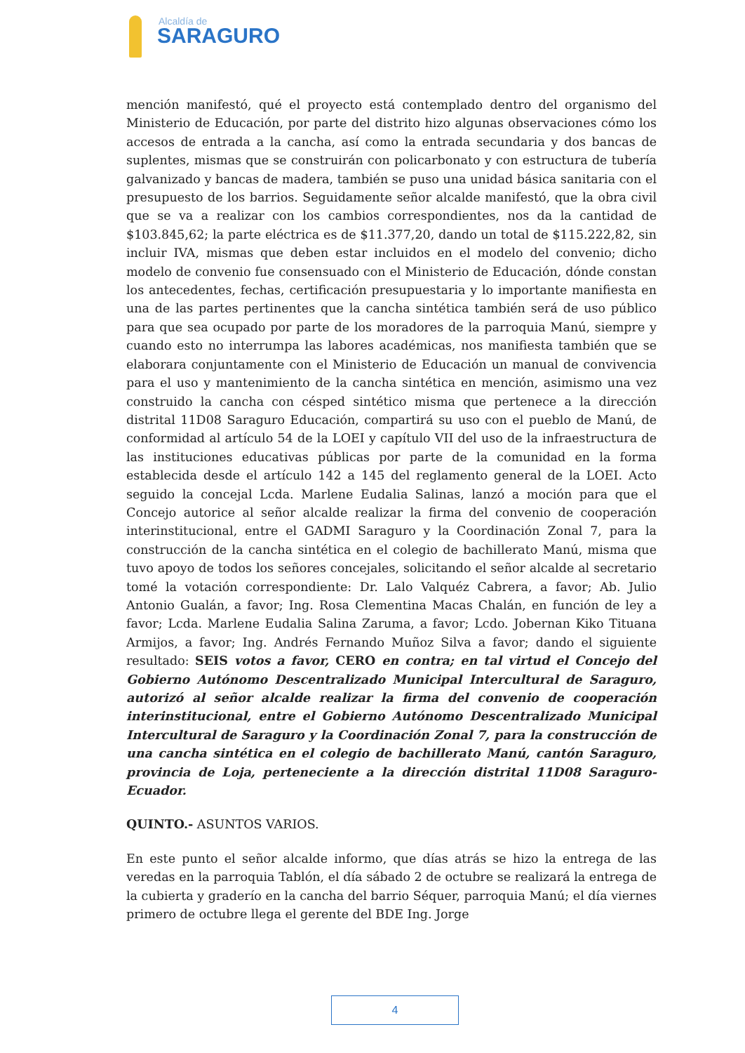Alcaldía de
SARAGURO
mención manifestó, qué el proyecto está contemplado dentro del organismo del Ministerio de Educación, por parte del distrito hizo algunas observaciones cómo los accesos de entrada a la cancha, así como la entrada secundaria y dos bancas de suplentes, mismas que se construirán con policarbonato y con estructura de tubería galvanizado y bancas de madera, también se puso una unidad básica sanitaria con el presupuesto de los barrios. Seguidamente señor alcalde manifestó, que la obra civil que se va a realizar con los cambios correspondientes, nos da la cantidad de $103.845,62; la parte eléctrica es de $11.377,20, dando un total de $115.222,82, sin incluir IVA, mismas que deben estar incluidos en el modelo del convenio; dicho modelo de convenio fue consensuado con el Ministerio de Educación, dónde constan los antecedentes, fechas, certificación presupuestaria y lo importante manifiesta en una de las partes pertinentes que la cancha sintética también será de uso público para que sea ocupado por parte de los moradores de la parroquia Manú, siempre y cuando esto no interrumpa las labores académicas, nos manifiesta también que se elaborara conjuntamente con el Ministerio de Educación un manual de convivencia para el uso y mantenimiento de la cancha sintética en mención, asimismo una vez construido la cancha con césped sintético misma que pertenece a la dirección distrital 11D08 Saraguro Educación, compartirá su uso con el pueblo de Manú, de conformidad al artículo 54 de la LOEI y capítulo VII del uso de la infraestructura de las instituciones educativas públicas por parte de la comunidad en la forma establecida desde el artículo 142 a 145 del reglamento general de la LOEI. Acto seguido la concejal Lcda. Marlene Eudalia Salinas, lanzó a moción para que el Concejo autorice al señor alcalde realizar la firma del convenio de cooperación interinstitucional, entre el GADMI Saraguro y la Coordinación Zonal 7, para la construcción de la cancha sintética en el colegio de bachillerato Manú, misma que tuvo apoyo de todos los señores concejales, solicitando el señor alcalde al secretario tomé la votación correspondiente: Dr. Lalo Valquéz Cabrera, a favor; Ab. Julio Antonio Gualán, a favor; Ing. Rosa Clementina Macas Chalán, en función de ley a favor; Lcda. Marlene Eudalia Salina Zaruma, a favor; Lcdo. Jobernan Kiko Tituana Armijos, a favor; Ing. Andrés Fernando Muñoz Silva a favor; dando el siguiente resultado: SEIS votos a favor, CERO en contra; en tal virtud el Concejo del Gobierno Autónomo Descentralizado Municipal Intercultural de Saraguro, autorizó al señor alcalde realizar la firma del convenio de cooperación interinstitucional, entre el Gobierno Autónomo Descentralizado Municipal Intercultural de Saraguro y la Coordinación Zonal 7, para la construcción de una cancha sintética en el colegio de bachillerato Manú, cantón Saraguro, provincia de Loja, perteneciente a la dirección distrital 11D08 Saraguro-Ecuador.
QUINTO.- ASUNTOS VARIOS.
En este punto el señor alcalde informo, que días atrás se hizo la entrega de las veredas en la parroquia Tablón, el día sábado 2 de octubre se realizará la entrega de la cubierta y graderío en la cancha del barrio Séquer, parroquia Manú; el día viernes primero de octubre llega el gerente del BDE Ing. Jorge
4